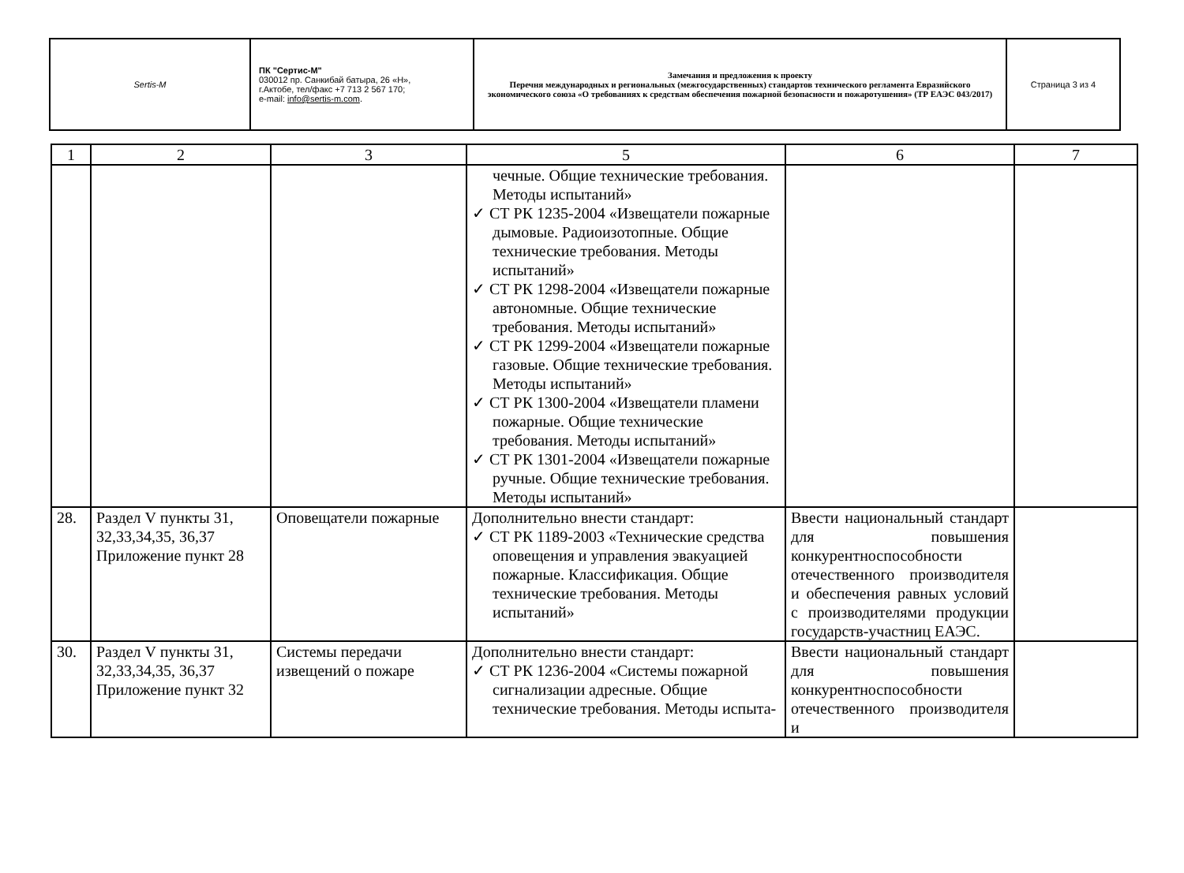| Sertis-M | ПК "Сертис-М" 030012 пр. Санкибай батыра, 26 «Н», г.Актобе, тел/факс +7 713 2 567 170; e-mail: info@sertis-m.com . | Замечания и предложения к проекту Перечня международных и региональных (межгосударственных) стандартов технического регламента Евразийского экономического союза «О требованиях к средствам обеспечения пожарной безопасности и пожаротушения» (ТР ЕАЭС 043/2017) | Страница 3 из 4 |
| 1 | 2 | 3 | 5 | 6 | 7 |
| --- | --- | --- | --- | --- | --- |
| | | | чечные. Общие технические требования. Методы испытаний» ✓ СТ РК 1235-2004 «Извещатели пожарные дымовые. Радиоизотопные. Общие технические требования. Методы испытаний» ✓ СТ РК 1298-2004 «Извещатели пожарные автономные. Общие технические требования. Методы испытаний» ✓ СТ РК 1299-2004 «Извещатели пожарные газовые. Общие технические требования. Методы испытаний» ✓ СТ РК 1300-2004 «Извещатели пламени пожарные. Общие технические требования. Методы испытаний» ✓ СТ РК 1301-2004 «Извещатели пожарные ручные. Общие технические требования. Методы испытаний» | | |
| 28. | Раздел V пункты 31, 32,33,34,35, 36,37 Приложение пункт 28 | Оповещатели пожарные | Дополнительно внести стандарт: ✓ СТ РК 1189-2003 «Технические средства оповещения и управления эвакуацией пожарные. Классификация. Общие технические требования. Методы испытаний» | Ввести национальный стандарт для повышения конкурентноспособности отечественного производителя и обеспечения равных условий с производителями продукции государств-участниц ЕАЭС. | |
| 30. | Раздел V пункты 31, 32,33,34,35, 36,37 Приложение пункт 32 | Системы передачи извещений о пожаре | Дополнительно внести стандарт: ✓ СТ РК 1236-2004 «Системы пожарной сигнализации адресные. Общие технические требования. Методы испыта- | Ввести национальный стандарт для повышения конкурентноспособности отечественного производителя и | |